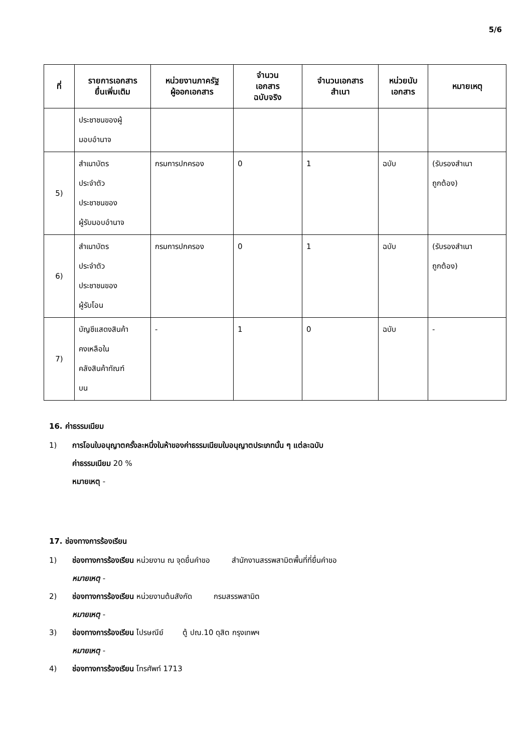5/6
| ที่ | รายการเอกสาร ยื่นเพิ่มเติม | หน่วยงานภาครัฐ ผู้ออกเอกสาร | จำนวน เอกสาร ฉบับจริง | จำนวนเอกสาร สำเนา | หน่วยนับ เอกสาร | หมายเหตุ |
| --- | --- | --- | --- | --- | --- | --- |
| | ประชาชนของผู้ มอบอำนาจ | | | | | |
| 5) | สำเนาบัตร ประจำตัว ประชาชนของ ผู้รับมอบอำนาจ | กรมการปกครอง | 0 | 1 | ฉบับ | (รับรองสำเนา ถูกต้อง) |
| 6) | สำเนาบัตร ประจำตัว ประชาชนของ ผู้รับโอน | กรมการปกครอง | 0 | 1 | ฉบับ | (รับรองสำเนา ถูกต้อง) |
| 7) | บัญชีแสดงสินค้า คงเหลือใน คลังสินค้าทัณฑ์ บน | - | 1 | 0 | ฉบับ | - |
16. ค่าธรรมเนียม
1) การโอนใบอนุญาตครั้งละหนึ่งในห้าของค่าธรรมเนียมใบอนุญาตประเภทนั้น ๆ แต่ละฉบับ
ค่าธรรมเนียม 20 %
หมายเหตุ -
17. ช่องทางการร้องเรียน
1) ช่องทางการร้องเรียน หน่วยงาน ณ จุดยื่นคำขอ สำนักงานสรรพสามิตพื้นที่ที่ยื่นคำขอ
หมายเหตุ -
2) ช่องทางการร้องเรียน หน่วยงานต้นสังกัด กรมสรรพสามิต
หมายเหตุ -
3) ช่องทางการร้องเรียน ไปรษณีย์ ตู้ ปณ.10 ดุสิต กรุงเทพฯ
หมายเหตุ -
4) ช่องทางการร้องเรียน โทรศัพท์ 1713